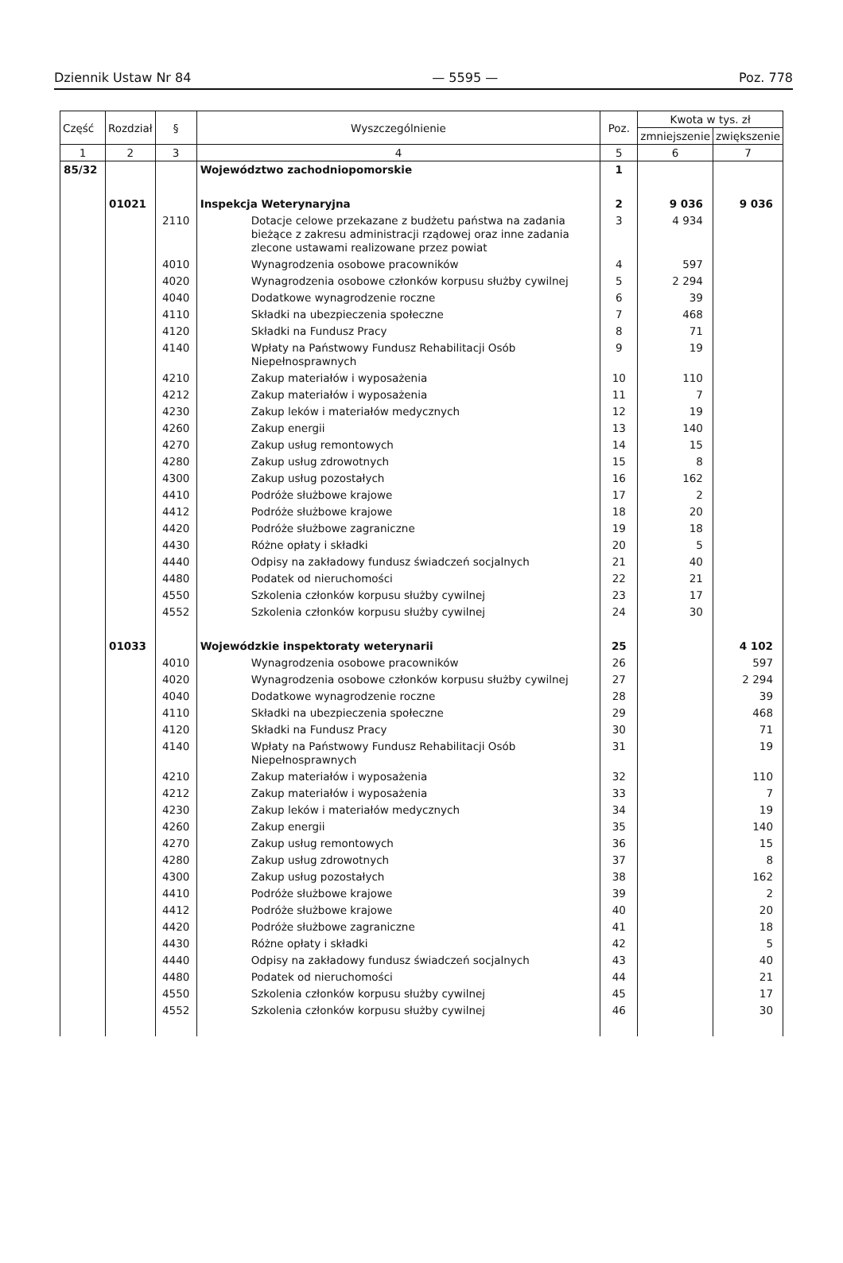Dziennik Ustaw Nr 84 — 5595 — Poz. 778
| Część | Rozdział | § | Wyszczególnienie | Poz. | Kwota w tys. zł | |
| --- | --- | --- | --- | --- | --- | --- |
| | | | | | zmniejszenie | zwiększenie |
| 1 | 2 | 3 | 4 | 5 | 6 | 7 |
| 85/32 | | | Województwo zachodniopomorskie | 1 | | |
| | 01021 | | Inspekcja Weterynaryjna | 2 | 9 036 | 9 036 |
| | | 2110 | Dotacje celowe przekazane z budżetu państwa na zadania bieżące z zakresu administracji rządowej oraz inne zadania zlecone ustawami realizowane przez powiat | 3 | 4 934 | |
| | | 4010 | Wynagrodzenia osobowe pracowników | 4 | 597 | |
| | | 4020 | Wynagrodzenia osobowe członków korpusu służby cywilnej | 5 | 2 294 | |
| | | 4040 | Dodatkowe wynagrodzenie roczne | 6 | 39 | |
| | | 4110 | Składki na ubezpieczenia społeczne | 7 | 468 | |
| | | 4120 | Składki na Fundusz Pracy | 8 | 71 | |
| | | 4140 | Wpłaty na Państwowy Fundusz Rehabilitacji Osób Niepełnosprawnych | 9 | 19 | |
| | | 4210 | Zakup materiałów i wyposażenia | 10 | 110 | |
| | | 4212 | Zakup materiałów i wyposażenia | 11 | 7 | |
| | | 4230 | Zakup leków i materiałów medycznych | 12 | 19 | |
| | | 4260 | Zakup energii | 13 | 140 | |
| | | 4270 | Zakup usług remontowych | 14 | 15 | |
| | | 4280 | Zakup usług zdrowotnych | 15 | 8 | |
| | | 4300 | Zakup usług pozostałych | 16 | 162 | |
| | | 4410 | Podróże służbowe krajowe | 17 | 2 | |
| | | 4412 | Podróże służbowe krajowe | 18 | 20 | |
| | | 4420 | Podróże służbowe zagraniczne | 19 | 18 | |
| | | 4430 | Różne opłaty i składki | 20 | 5 | |
| | | 4440 | Odpisy na zakładowy fundusz świadczeń socjalnych | 21 | 40 | |
| | | 4480 | Podatek od nieruchomości | 22 | 21 | |
| | | 4550 | Szkolenia członków korpusu służby cywilnej | 23 | 17 | |
| | | 4552 | Szkolenia członków korpusu służby cywilnej | 24 | 30 | |
| | 01033 | | Wojewódzkie inspektoraty weterynarii | 25 | | 4 102 |
| | | 4010 | Wynagrodzenia osobowe pracowników | 26 | | 597 |
| | | 4020 | Wynagrodzenia osobowe członków korpusu służby cywilnej | 27 | | 2 294 |
| | | 4040 | Dodatkowe wynagrodzenie roczne | 28 | | 39 |
| | | 4110 | Składki na ubezpieczenia społeczne | 29 | | 468 |
| | | 4120 | Składki na Fundusz Pracy | 30 | | 71 |
| | | 4140 | Wpłaty na Państwowy Fundusz Rehabilitacji Osób Niepełnosprawnych | 31 | | 19 |
| | | 4210 | Zakup materiałów i wyposażenia | 32 | | 110 |
| | | 4212 | Zakup materiałów i wyposażenia | 33 | | 7 |
| | | 4230 | Zakup leków i materiałów medycznych | 34 | | 19 |
| | | 4260 | Zakup energii | 35 | | 140 |
| | | 4270 | Zakup usług remontowych | 36 | | 15 |
| | | 4280 | Zakup usług zdrowotnych | 37 | | 8 |
| | | 4300 | Zakup usług pozostałych | 38 | | 162 |
| | | 4410 | Podróże służbowe krajowe | 39 | | 2 |
| | | 4412 | Podróże służbowe krajowe | 40 | | 20 |
| | | 4420 | Podróże służbowe zagraniczne | 41 | | 18 |
| | | 4430 | Różne opłaty i składki | 42 | | 5 |
| | | 4440 | Odpisy na zakładowy fundusz świadczeń socjalnych | 43 | | 40 |
| | | 4480 | Podatek od nieruchomości | 44 | | 21 |
| | | 4550 | Szkolenia członków korpusu służby cywilnej | 45 | | 17 |
| | | 4552 | Szkolenia członków korpusu służby cywilnej | 46 | | 30 |